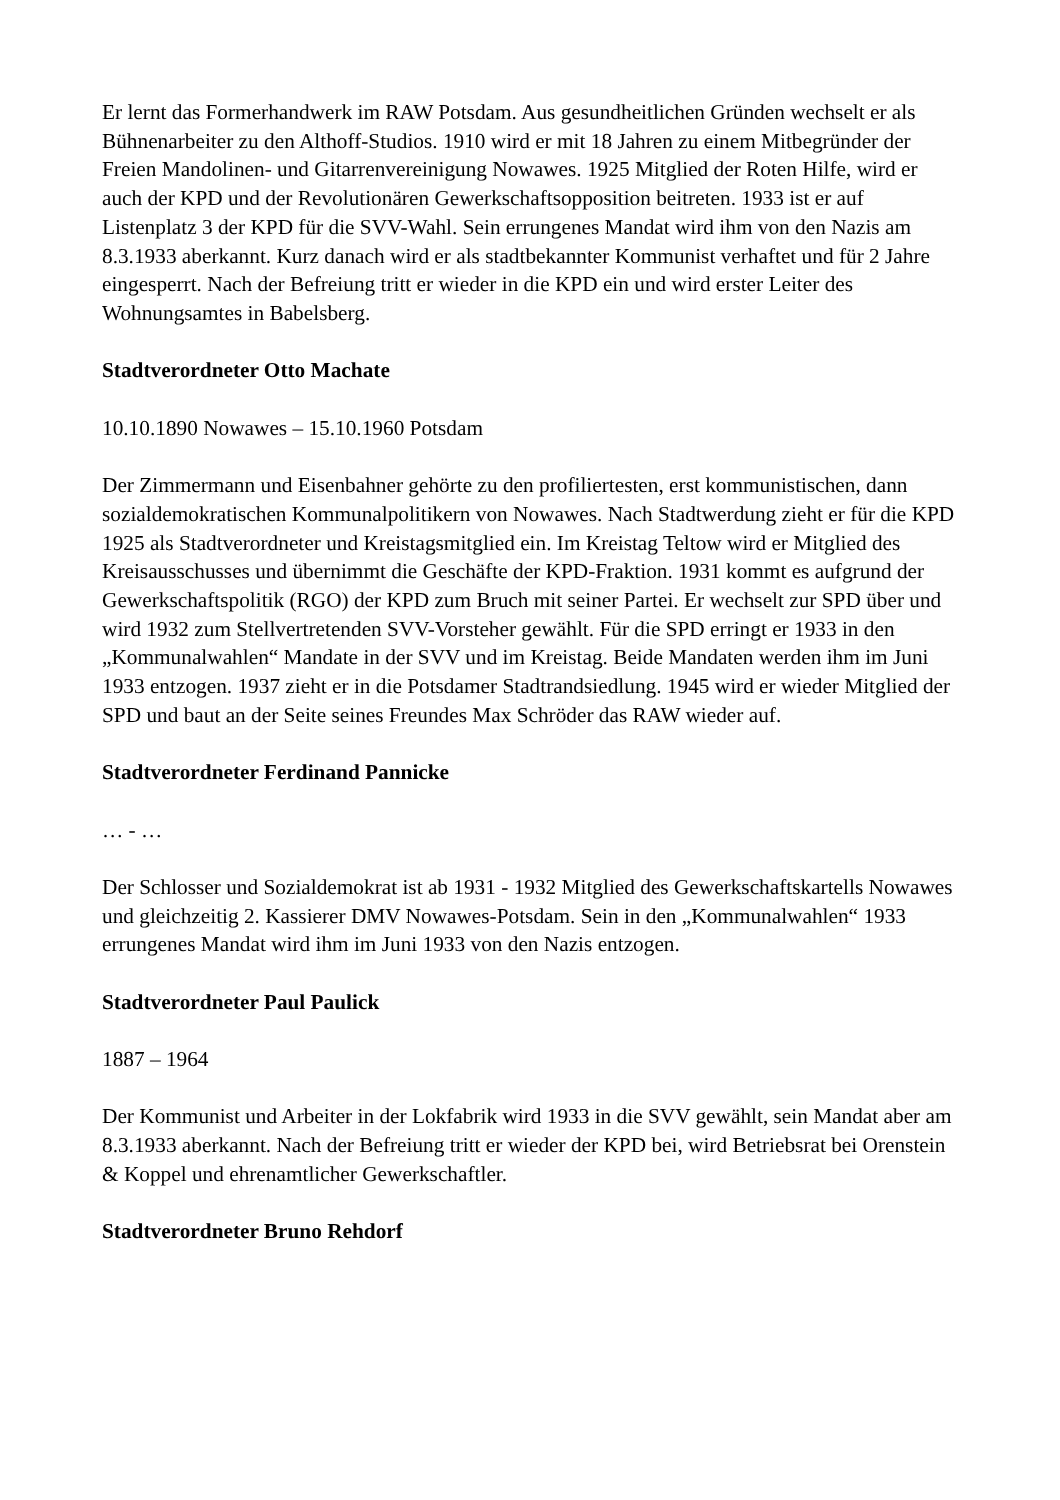Er lernt das Formerhandwerk im RAW Potsdam. Aus gesundheitlichen Gründen wechselt er als Bühnenarbeiter zu den Althoff-Studios. 1910 wird er mit 18 Jahren zu einem Mitbegründer der Freien Mandolinen- und Gitarrenvereinigung Nowawes. 1925 Mitglied der Roten Hilfe, wird er auch der KPD und der Revolutionären Gewerkschaftsopposition beitreten. 1933 ist er auf Listenplatz 3 der KPD für die SVV-Wahl. Sein errungenes Mandat wird ihm von den Nazis am 8.3.1933 aberkannt. Kurz danach wird er als stadtbekannter Kommunist verhaftet und für 2 Jahre eingesperrt. Nach der Befreiung tritt er wieder in die KPD ein und wird erster Leiter des Wohnungsamtes in Babelsberg.
Stadtverordneter Otto Machate
10.10.1890 Nowawes – 15.10.1960 Potsdam
Der Zimmermann und Eisenbahner gehörte zu den profiliertesten, erst kommunistischen, dann sozialdemokratischen Kommunalpolitikern von Nowawes. Nach Stadtwerdung zieht er für die KPD 1925 als Stadtverordneter und Kreistagsmitglied ein. Im Kreistag Teltow wird er Mitglied des Kreisausschusses und übernimmt die Geschäfte der KPD-Fraktion. 1931 kommt es aufgrund der Gewerkschaftspolitik (RGO) der KPD zum Bruch mit seiner Partei. Er wechselt zur SPD über und wird 1932 zum Stellvertretenden SVV-Vorsteher gewählt. Für die SPD erringt er 1933 in den „Kommunalwahlen“ Mandate in der SVV und im Kreistag. Beide Mandaten werden ihm im Juni 1933 entzogen. 1937 zieht er in die Potsdamer Stadtrandsiedlung. 1945 wird er wieder Mitglied der SPD und baut an der Seite seines Freundes Max Schröder das RAW wieder auf.
Stadtverordneter Ferdinand Pannicke
… - …
Der Schlosser und Sozialdemokrat ist ab 1931 - 1932 Mitglied des Gewerkschaftskartells Nowawes und gleichzeitig 2. Kassierer DMV Nowawes-Potsdam. Sein in den „Kommunalwahlen“ 1933 errungenes Mandat wird ihm im Juni 1933 von den Nazis entzogen.
Stadtverordneter Paul Paulick
1887 – 1964
Der Kommunist und Arbeiter in der Lokfabrik wird 1933 in die SVV gewählt, sein Mandat aber am 8.3.1933 aberkannt. Nach der Befreiung tritt er wieder der KPD bei, wird Betriebsrat bei Orenstein & Koppel und ehrenamtlicher Gewerkschaftler.
Stadtverordneter Bruno Rehdorf